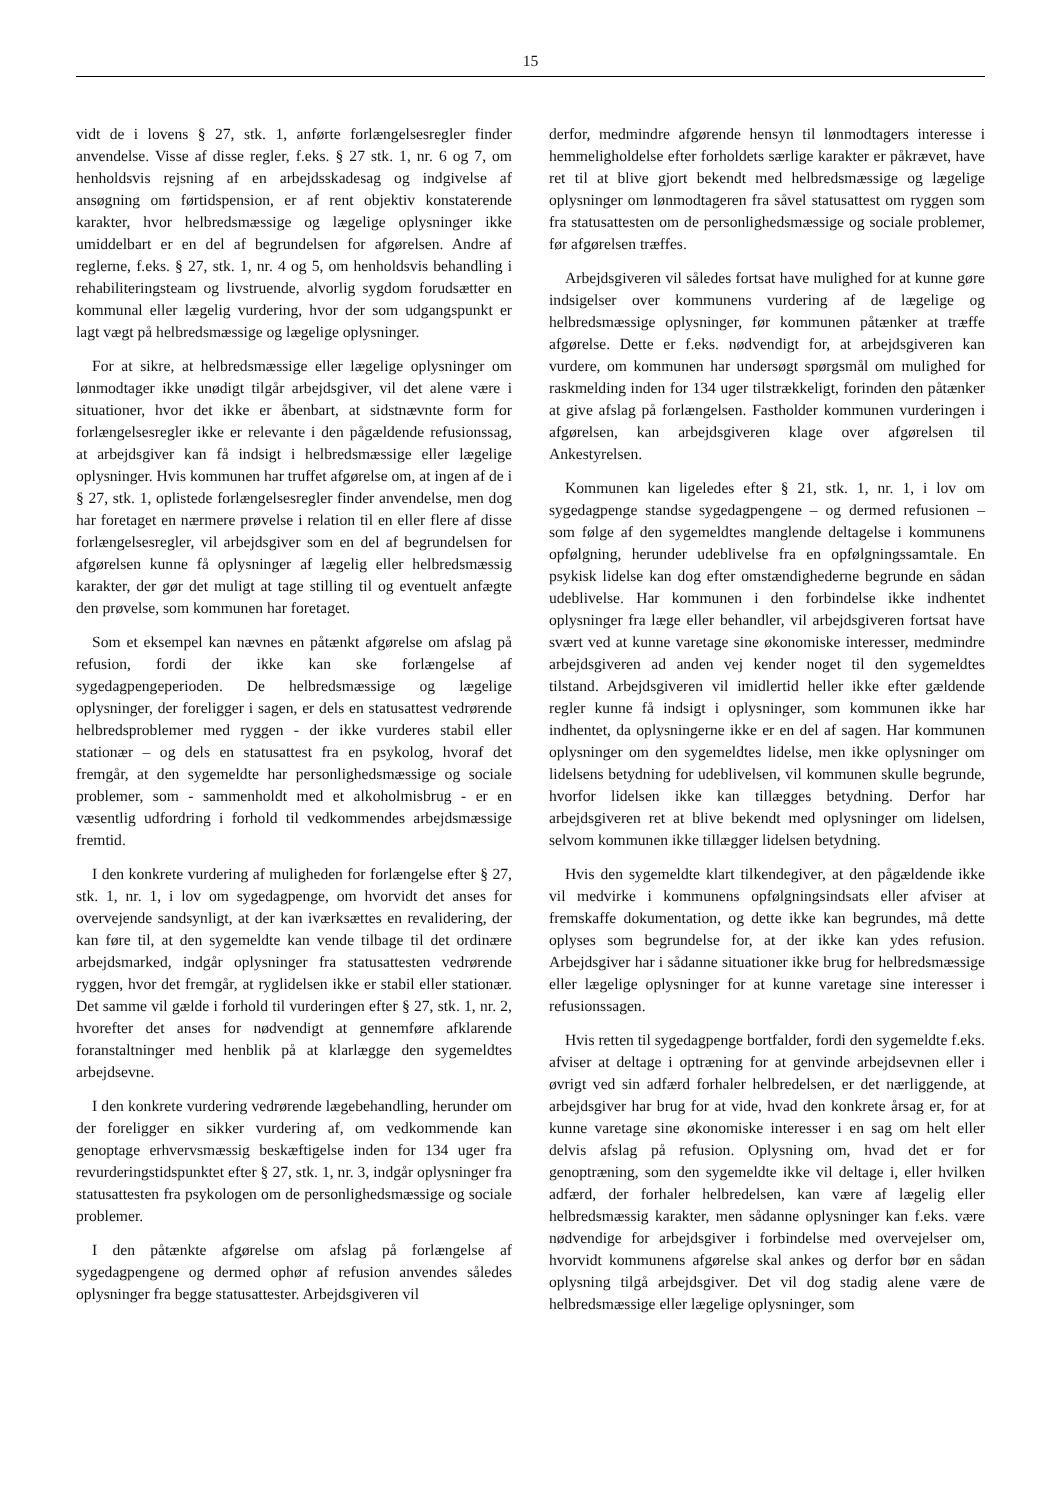15
vidt de i lovens § 27, stk. 1, anførte forlængelsesregler finder anvendelse. Visse af disse regler, f.eks. § 27 stk. 1, nr. 6 og 7, om henholdsvis rejsning af en arbejdsskadesag og indgivelse af ansøgning om førtidspension, er af rent objektiv konstaterende karakter, hvor helbredsmæssige og lægelige oplysninger ikke umiddelbart er en del af begrundelsen for afgørelsen. Andre af reglerne, f.eks. § 27, stk. 1, nr. 4 og 5, om henholdsvis behandling i rehabiliteringsteam og livstruende, alvorlig sygdom forudsætter en kommunal eller lægelig vurdering, hvor der som udgangspunkt er lagt vægt på helbredsmæssige og lægelige oplysninger.
For at sikre, at helbredsmæssige eller lægelige oplysninger om lønmodtager ikke unødigt tilgår arbejdsgiver, vil det alene være i situationer, hvor det ikke er åbenbart, at sidstnævnte form for forlængelsesregler ikke er relevante i den pågældende refusionssag, at arbejdsgiver kan få indsigt i helbredsmæssige eller lægelige oplysninger. Hvis kommunen har truffet afgørelse om, at ingen af de i § 27, stk. 1, oplistede forlængelsesregler finder anvendelse, men dog har foretaget en nærmere prøvelse i relation til en eller flere af disse forlængelsesregler, vil arbejdsgiver som en del af begrundelsen for afgørelsen kunne få oplysninger af lægelig eller helbredsmæssig karakter, der gør det muligt at tage stilling til og eventuelt anfægte den prøvelse, som kommunen har foretaget.
Som et eksempel kan nævnes en påtænkt afgørelse om afslag på refusion, fordi der ikke kan ske forlængelse af sygedagpengeperioden. De helbredsmæssige og lægelige oplysninger, der foreligger i sagen, er dels en statusattest vedrørende helbredsproblemer med ryggen - der ikke vurderes stabil eller stationær – og dels en statusattest fra en psykolog, hvoraf det fremgår, at den sygemeldte har personlighedsmæssige og sociale problemer, som - sammenholdt med et alkoholmisbrug - er en væsentlig udfordring i forhold til vedkommendes arbejdsmæssige fremtid.
I den konkrete vurdering af muligheden for forlængelse efter § 27, stk. 1, nr. 1, i lov om sygedagpenge, om hvorvidt det anses for overvejende sandsynligt, at der kan iværksættes en revalidering, der kan føre til, at den sygemeldte kan vende tilbage til det ordinære arbejdsmarked, indgår oplysninger fra statusattesten vedrørende ryggen, hvor det fremgår, at ryglidelsen ikke er stabil eller stationær. Det samme vil gælde i forhold til vurderingen efter § 27, stk. 1, nr. 2, hvorefter det anses for nødvendigt at gennemføre afklarende foranstaltninger med henblik på at klarlægge den sygemeldtes arbejdsevne.
I den konkrete vurdering vedrørende lægebehandling, herunder om der foreligger en sikker vurdering af, om vedkommende kan genoptage erhvervsmæssig beskæftigelse inden for 134 uger fra revurderingstidspunktet efter § 27, stk. 1, nr. 3, indgår oplysninger fra statusattesten fra psykologen om de personlighedsmæssige og sociale problemer.
I den påtænkte afgørelse om afslag på forlængelse af sygedagpengene og dermed ophør af refusion anvendes således oplysninger fra begge statusattester. Arbejdsgiveren vil
derfor, medmindre afgørende hensyn til lønmodtagers interesse i hemmeligholdelse efter forholdets særlige karakter er påkrævet, have ret til at blive gjort bekendt med helbredsmæssige og lægelige oplysninger om lønmodtageren fra såvel statusattest om ryggen som fra statusattesten om de personlighedsmæssige og sociale problemer, før afgørelsen træffes.
Arbejdsgiveren vil således fortsat have mulighed for at kunne gøre indsigelser over kommunens vurdering af de lægelige og helbredsmæssige oplysninger, før kommunen påtænker at træffe afgørelse. Dette er f.eks. nødvendigt for, at arbejdsgiveren kan vurdere, om kommunen har undersøgt spørgsmål om mulighed for raskmelding inden for 134 uger tilstrækkeligt, forinden den påtænker at give afslag på forlængelsen. Fastholder kommunen vurderingen i afgørelsen, kan arbejdsgiveren klage over afgørelsen til Ankestyrelsen.
Kommunen kan ligeledes efter § 21, stk. 1, nr. 1, i lov om sygedagpenge standse sygedagpengene – og dermed refusionen – som følge af den sygemeldtes manglende deltagelse i kommunens opfølgning, herunder udeblivelse fra en opfølgningssamtale. En psykisk lidelse kan dog efter omstændighederne begrunde en sådan udeblivelse. Har kommunen i den forbindelse ikke indhentet oplysninger fra læge eller behandler, vil arbejdsgiveren fortsat have svært ved at kunne varetage sine økonomiske interesser, medmindre arbejdsgiveren ad anden vej kender noget til den sygemeldtes tilstand. Arbejdsgiveren vil imidlertid heller ikke efter gældende regler kunne få indsigt i oplysninger, som kommunen ikke har indhentet, da oplysningerne ikke er en del af sagen. Har kommunen oplysninger om den sygemeldtes lidelse, men ikke oplysninger om lidelsens betydning for udeblivelsen, vil kommunen skulle begrunde, hvorfor lidelsen ikke kan tillægges betydning. Derfor har arbejdsgiveren ret at blive bekendt med oplysninger om lidelsen, selvom kommunen ikke tillægger lidelsen betydning.
Hvis den sygemeldte klart tilkendegiver, at den pågældende ikke vil medvirke i kommunens opfølgningsindsats eller afviser at fremskaffe dokumentation, og dette ikke kan begrundes, må dette oplyses som begrundelse for, at der ikke kan ydes refusion. Arbejdsgiver har i sådanne situationer ikke brug for helbredsmæssige eller lægelige oplysninger for at kunne varetage sine interesser i refusionssagen.
Hvis retten til sygedagpenge bortfalder, fordi den sygemeldte f.eks. afviser at deltage i optræning for at genvinde arbejdsevnen eller i øvrigt ved sin adfærd forhaler helbredelsen, er det nærliggende, at arbejdsgiver har brug for at vide, hvad den konkrete årsag er, for at kunne varetage sine økonomiske interesser i en sag om helt eller delvis afslag på refusion. Oplysning om, hvad det er for genoptræning, som den sygemeldte ikke vil deltage i, eller hvilken adfærd, der forhaler helbredelsen, kan være af lægelig eller helbredsmæssig karakter, men sådanne oplysninger kan f.eks. være nødvendige for arbejdsgiver i forbindelse med overvejelser om, hvorvidt kommunens afgørelse skal ankes og derfor bør en sådan oplysning tilgå arbejdsgiver. Det vil dog stadig alene være de helbredsmæssige eller lægelige oplysninger, som